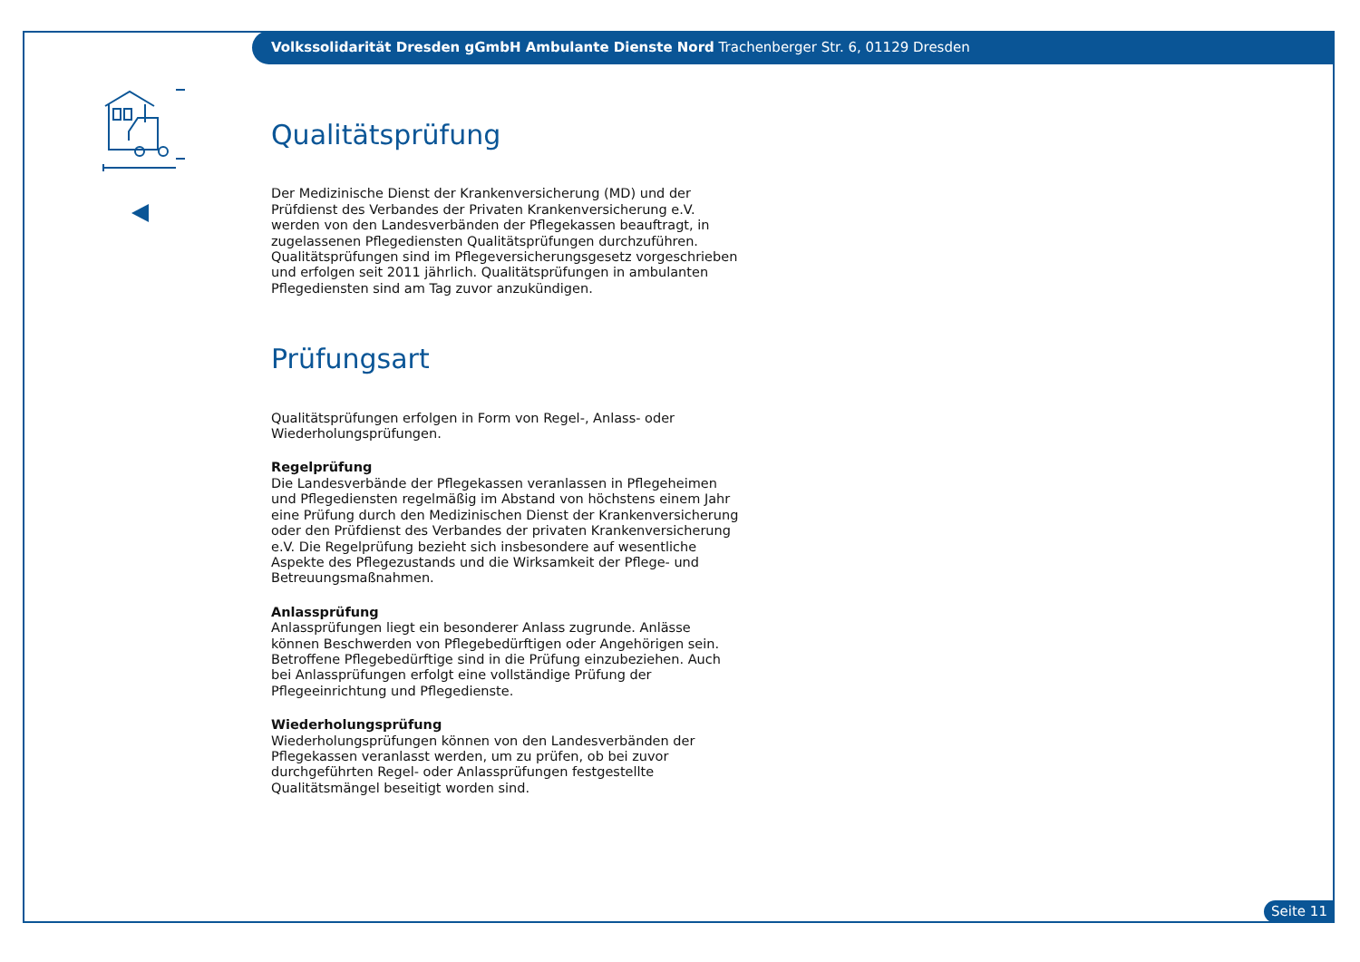Volkssolidarität Dresden gGmbH Ambulante Dienste Nord Trachenberger Str. 6, 01129 Dresden
Qualitätsprüfung
Der Medizinische Dienst der Krankenversicherung (MD) und der Prüfdienst des Verbandes der Privaten Krankenversicherung e.V. werden von den Landesverbänden der Pflegekassen beauftragt, in zugelassenen Pflegediensten Qualitätsprüfungen durchzuführen. Qualitätsprüfungen sind im Pflegeversicherungsgesetz vorgeschrieben und erfolgen seit 2011 jährlich. Qualitätsprüfungen in ambulanten Pflegediensten sind am Tag zuvor anzukündigen.
Prüfungsart
Qualitätsprüfungen erfolgen in Form von Regel-, Anlass- oder Wiederholungsprüfungen.
Regelprüfung
Die Landesverbände der Pflegekassen veranlassen in Pflegeheimen und Pflegediensten regelmäßig im Abstand von höchstens einem Jahr eine Prüfung durch den Medizinischen Dienst der Krankenversicherung oder den Prüfdienst des Verbandes der privaten Krankenversicherung e.V. Die Regelprüfung bezieht sich insbesondere auf wesentliche Aspekte des Pflegezustands und die Wirksamkeit der Pflege- und Betreuungsmaßnahmen.
Anlassprüfung
Anlassprüfungen liegt ein besonderer Anlass zugrunde. Anlässe können Beschwerden von Pflegebedürftigen oder Angehörigen sein. Betroffene Pflegebedürftige sind in die Prüfung einzubeziehen. Auch bei Anlassprüfungen erfolgt eine vollständige Prüfung der Pflegeeinrichtung und Pflegedienste.
Wiederholungsprüfung
Wiederholungsprüfungen können von den Landesverbänden der Pflegekassen veranlasst werden, um zu prüfen, ob bei zuvor durchgeführten Regel- oder Anlassprüfungen festgestellte Qualitätsmängel beseitigt worden sind.
Seite 11